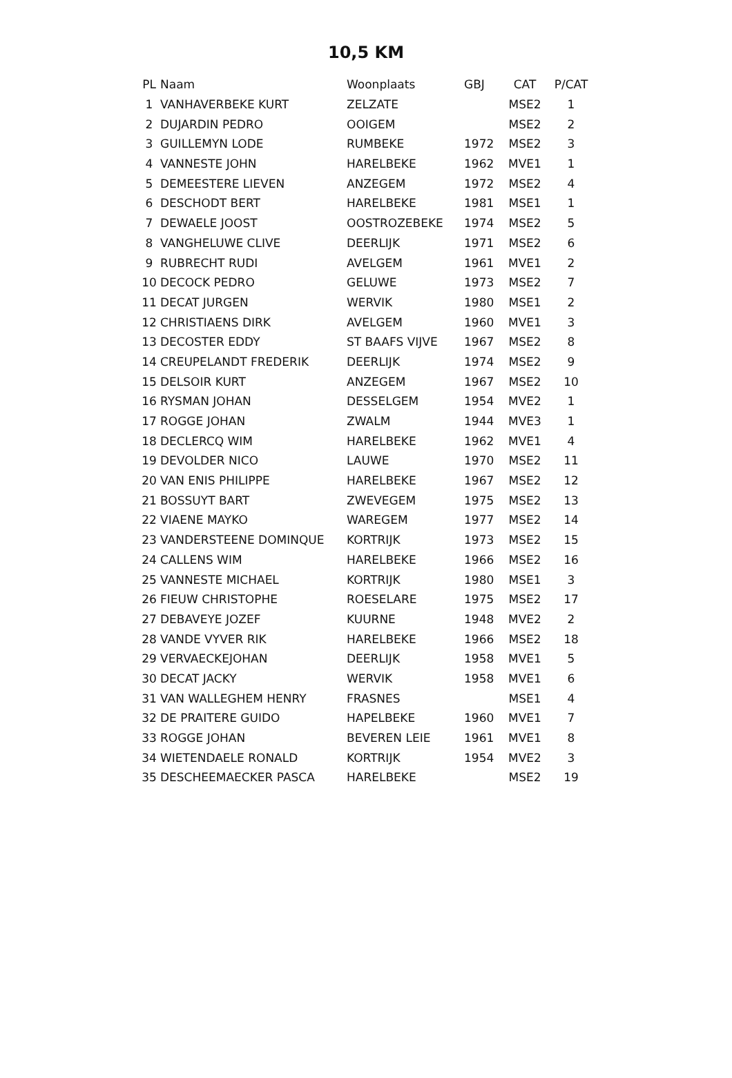10,5 KM
| PL | Naam | Woonplaats | GBJ | CAT | P/CAT |
| --- | --- | --- | --- | --- | --- |
| 1 | VANHAVERBEKE KURT | ZELZATE | | MSE2 | 1 |
| 2 | DUJARDIN PEDRO | OOIGEM | | MSE2 | 2 |
| 3 | GUILLEMYN LODE | RUMBEKE | 1972 | MSE2 | 3 |
| 4 | VANNESTE JOHN | HARELBEKE | 1962 | MVE1 | 1 |
| 5 | DEMEESTERE LIEVEN | ANZEGEM | 1972 | MSE2 | 4 |
| 6 | DESCHODT BERT | HARELBEKE | 1981 | MSE1 | 1 |
| 7 | DEWAELE JOOST | OOSTROZEBEKE | 1974 | MSE2 | 5 |
| 8 | VANGHELUWE CLIVE | DEERLIJK | 1971 | MSE2 | 6 |
| 9 | RUBRECHT RUDI | AVELGEM | 1961 | MVE1 | 2 |
| 10 | DECOCK PEDRO | GELUWE | 1973 | MSE2 | 7 |
| 11 | DECAT JURGEN | WERVIK | 1980 | MSE1 | 2 |
| 12 | CHRISTIAENS DIRK | AVELGEM | 1960 | MVE1 | 3 |
| 13 | DECOSTER EDDY | ST BAAFS VIJVE | 1967 | MSE2 | 8 |
| 14 | CREUPELANDT FREDERIK | DEERLIJK | 1974 | MSE2 | 9 |
| 15 | DELSOIR KURT | ANZEGEM | 1967 | MSE2 | 10 |
| 16 | RYSMAN JOHAN | DESSELGEM | 1954 | MVE2 | 1 |
| 17 | ROGGE JOHAN | ZWALM | 1944 | MVE3 | 1 |
| 18 | DECLERCQ WIM | HARELBEKE | 1962 | MVE1 | 4 |
| 19 | DEVOLDER NICO | LAUWE | 1970 | MSE2 | 11 |
| 20 | VAN ENIS PHILIPPE | HARELBEKE | 1967 | MSE2 | 12 |
| 21 | BOSSUYT BART | ZWEVEGEM | 1975 | MSE2 | 13 |
| 22 | VIAENE MAYKO | WAREGEM | 1977 | MSE2 | 14 |
| 23 | VANDERSTEENE DOMINQUE | KORTRIJK | 1973 | MSE2 | 15 |
| 24 | CALLENS WIM | HARELBEKE | 1966 | MSE2 | 16 |
| 25 | VANNESTE MICHAEL | KORTRIJK | 1980 | MSE1 | 3 |
| 26 | FIEUW CHRISTOPHE | ROESELARE | 1975 | MSE2 | 17 |
| 27 | DEBAVEYE JOZEF | KUURNE | 1948 | MVE2 | 2 |
| 28 | VANDE VYVER RIK | HARELBEKE | 1966 | MSE2 | 18 |
| 29 | VERVAECKEJOHAN | DEERLIJK | 1958 | MVE1 | 5 |
| 30 | DECAT JACKY | WERVIK | 1958 | MVE1 | 6 |
| 31 | VAN WALLEGHEM HENRY | FRASNES | | MSE1 | 4 |
| 32 | DE PRAITERE GUIDO | HAPELBEKE | 1960 | MVE1 | 7 |
| 33 | ROGGE JOHAN | BEVEREN LEIE | 1961 | MVE1 | 8 |
| 34 | WIETENDAELE RONALD | KORTRIJK | 1954 | MVE2 | 3 |
| 35 | DESCHEEMAECKER PASCA | HARELBEKE | | MSE2 | 19 |